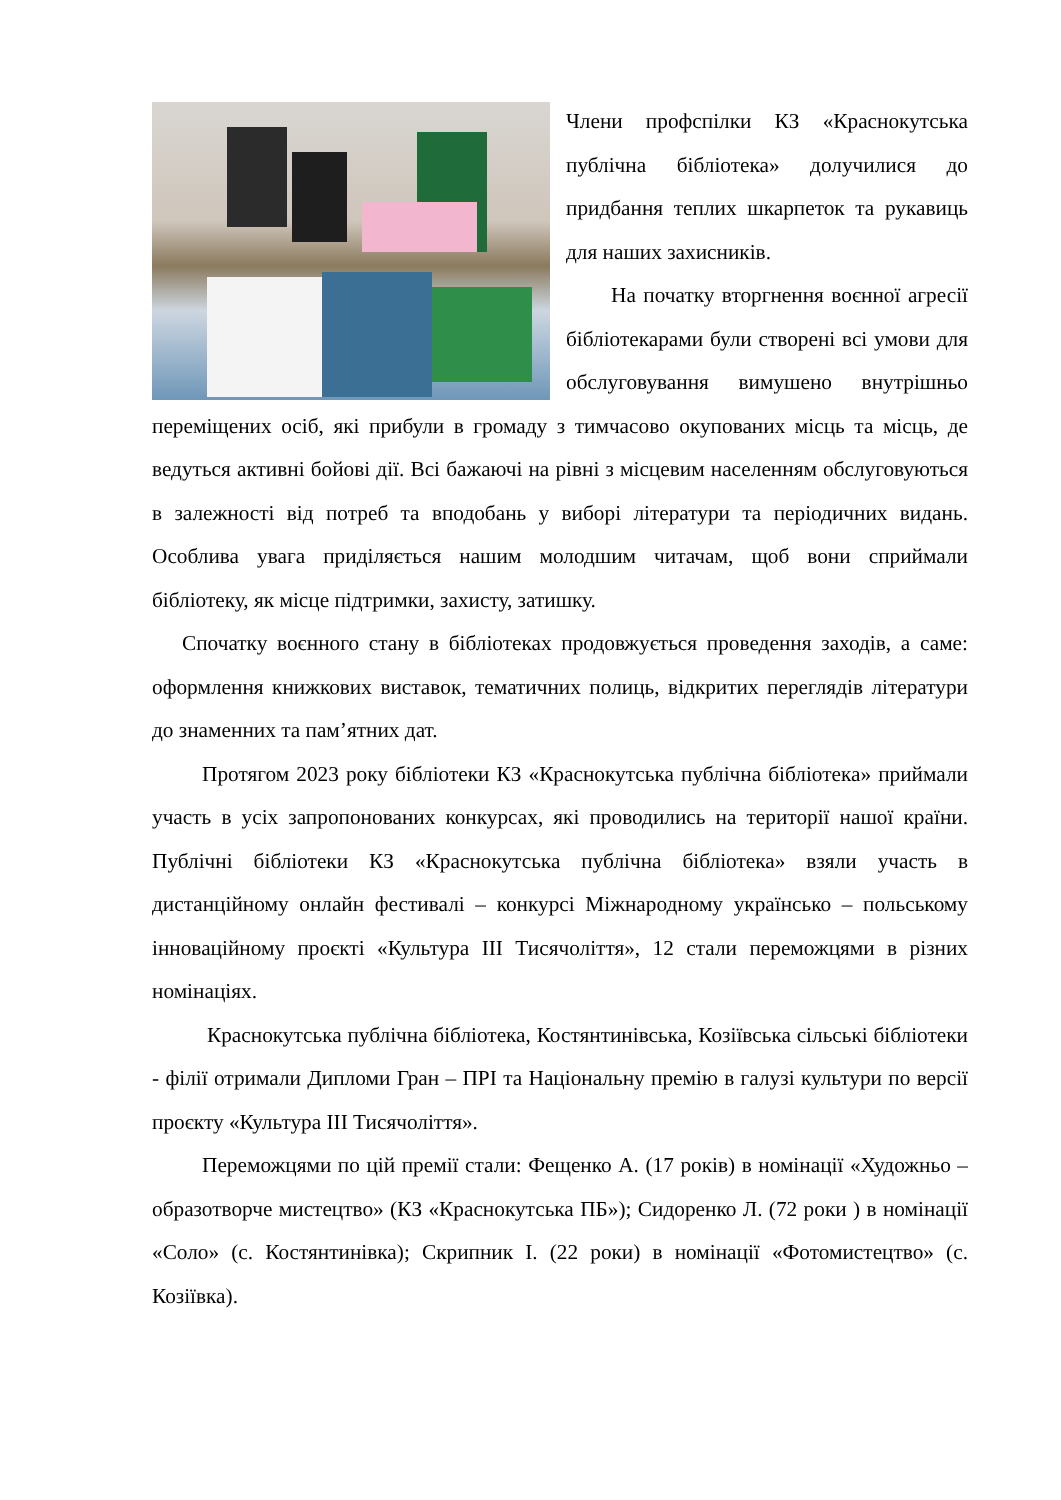Члени профспілки КЗ «Краснокутська публічна бібліотека» долучилися до придбання теплих шкарпеток та рукавиць для наших захисників.
На початку вторгнення воєнної агресії бібліотекарами були створені всі умови для обслуговування вимушено внутрішньо переміщених осіб, які прибули в громаду з тимчасово окупованих місць та місць, де ведуться активні бойові дії. Всі бажаючі на рівні з місцевим населенням обслуговуються в залежності від потреб та вподобань у виборі літератури та періодичних видань. Особлива увага приділяється нашим молодшим читачам, щоб вони сприймали бібліотеку, як місце підтримки, захисту, затишку.
Спочатку воєнного стану в бібліотеках продовжується проведення заходів, а саме: оформлення книжкових виставок, тематичних полиць, відкритих переглядів літератури до знаменних та пам’ятних дат.
Протягом 2023 року бібліотеки КЗ «Краснокутська публічна бібліотека» приймали участь в усіх запропонованих конкурсах, які проводились на території нашої країни. Публічні бібліотеки КЗ «Краснокутська публічна бібліотека» взяли участь в дистанційному онлайн фестивалі – конкурсі Міжнародному українсько – польському інноваційному проєкті «Культура ІІІ Тисячоліття», 12 стали переможцями в різних номінаціях.
Краснокутська публічна бібліотека, Костянтинівська, Козіївська сільські бібліотеки - філії отримали Дипломи Гран – ПРІ та Національну премію в галузі культури по версії проєкту «Культура ІІІ Тисячоліття».
Переможцями по цій премії стали: Фещенко А. (17 років) в номінації «Художньо – образотворче мистецтво» (КЗ «Краснокутська ПБ»); Сидоренко Л. (72 роки ) в номінації «Соло» (с. Костянтинівка); Скрипник І. (22 роки) в номінації «Фотомистецтво» (с. Козіївка).